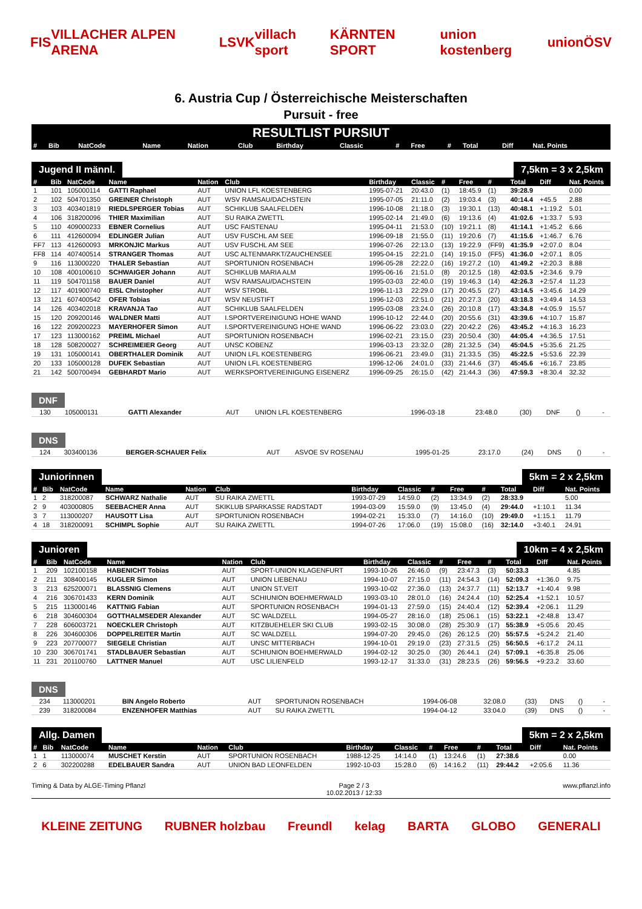FIS VILLACHER ALPEN ARENA LSVK villach sport KÄRNTEN SPORT union kostenberg union ÖSV
6. Austria Cup / Österreichische Meisterschaften
Pursuit - free
RESULTLIST PURSIUT
| # | Bib | NatCode | Name | Nation | Club | Birthday | Classic | # | Free | # | Total | Diff | Nat. Points |
| --- | --- | --- | --- | --- | --- | --- | --- | --- | --- | --- | --- | --- | --- |
Jugend II männl. 7,5km = 3 x 2,5km
| # | Bib | NatCode | Name | Nation | Club | Birthday | Classic | # | Free | # | Total | Diff | Nat. Points |
| --- | --- | --- | --- | --- | --- | --- | --- | --- | --- | --- | --- | --- | --- |
| 1 | 101 | 105000114 | GATTI Raphael | AUT | UNION LFL KOESTENBERG | 1995-07-21 | 20:43.0 | (1) | 18:45.9 | (1) | 39:28.9 | | 0.00 |
| 2 | 102 | 504701350 | GREINER Christoph | AUT | WSV RAMSAU/DACHSTEIN | 1995-07-05 | 21:11.0 | (2) | 19:03.4 | (3) | 40:14.4 | +45.5 | 2.88 |
| 3 | 103 | 403401819 | RIEDLSPERGER Tobias | AUT | SCHIKLUB SAALFELDEN | 1996-10-08 | 21:18.0 | (3) | 19:30.1 | (13) | 40:48.1 | +1:19.2 | 5.01 |
| 4 | 106 | 318200096 | THIER Maximilian | AUT | SU RAIKA ZWETTL | 1995-02-14 | 21:49.0 | (6) | 19:13.6 | (4) | 41:02.6 | +1:33.7 | 5.93 |
| 5 | 110 | 409000233 | EBNER Cornelius | AUT | USC FAISTENAU | 1995-04-11 | 21:53.0 | (10) | 19:21.1 | (8) | 41:14.1 | +1:45.2 | 6.66 |
| 6 | 111 | 412600094 | EDLINGER Julian | AUT | USV FUSCHL AM SEE | 1996-09-18 | 21:55.0 | (11) | 19:20.6 | (7) | 41:15.6 | +1:46.7 | 6.76 |
| FF7 | 113 | 412600093 | MRKONJIC Markus | AUT | USV FUSCHL AM SEE | 1996-07-26 | 22:13.0 | (13) | 19:22.9 | (FF9) | 41:35.9 | +2:07.0 | 8.04 |
| FF8 | 114 | 407400514 | STRANGER Thomas | AUT | USC ALTENMARKT/ZAUCHENSEE | 1995-04-15 | 22:21.0 | (14) | 19:15.0 | (FF5) | 41:36.0 | +2:07.1 | 8.05 |
| 9 | 116 | 113000220 | THALER Sebastian | AUT | SPORTUNION ROSENBACH | 1996-05-28 | 22:22.0 | (16) | 19:27.2 | (10) | 41:49.2 | +2:20.3 | 8.88 |
| 10 | 108 | 400100610 | SCHWAIGER Johann | AUT | SCHIKLUB MARIA ALM | 1995-06-16 | 21:51.0 | (8) | 20:12.5 | (18) | 42:03.5 | +2:34.6 | 9.79 |
| 11 | 119 | 504701158 | BAUER Daniel | AUT | WSV RAMSAU/DACHSTEIN | 1995-03-03 | 22:40.0 | (19) | 19:46.3 | (14) | 42:26.3 | +2:57.4 | 11.23 |
| 12 | 117 | 401900740 | EISL Christopher | AUT | WSV STROBL | 1996-11-13 | 22:29.0 | (17) | 20:45.5 | (27) | 43:14.5 | +3:45.6 | 14.29 |
| 13 | 121 | 607400542 | OFER Tobias | AUT | WSV NEUSTIFT | 1996-12-03 | 22:51.0 | (21) | 20:27.3 | (20) | 43:18.3 | +3:49.4 | 14.53 |
| 14 | 126 | 403402018 | KRAVANJA Tao | AUT | SCHIKLUB SAALFELDEN | 1995-03-08 | 23:24.0 | (26) | 20:10.8 | (17) | 43:34.8 | +4:05.9 | 15.57 |
| 15 | 120 | 209200146 | WALDNER Matti | AUT | I.SPORTVEREINIGUNG HOHE WAND | 1996-10-12 | 22:44.0 | (20) | 20:55.6 | (31) | 43:39.6 | +4:10.7 | 15.87 |
| 16 | 122 | 209200223 | MAYERHOFER Simon | AUT | I.SPORTVEREINIGUNG HOHE WAND | 1996-06-22 | 23:03.0 | (22) | 20:42.2 | (26) | 43:45.2 | +4:16.3 | 16.23 |
| 17 | 123 | 113000162 | PREIML Michael | AUT | SPORTUNION ROSENBACH | 1996-02-21 | 23:15.0 | (23) | 20:50.4 | (30) | 44:05.4 | +4:36.5 | 17.51 |
| 18 | 128 | 508200027 | SCHREIMEIER Georg | AUT | UNSC KOBENZ | 1996-03-13 | 23:32.0 | (28) | 21:32.5 | (34) | 45:04.5 | +5:35.6 | 21.25 |
| 19 | 131 | 105000141 | OBERTHALER Dominik | AUT | UNION LFL KOESTENBERG | 1996-06-21 | 23:49.0 | (31) | 21:33.5 | (35) | 45:22.5 | +5:53.6 | 22.39 |
| 20 | 133 | 105000128 | DUFEK Sebastian | AUT | UNION LFL KOESTENBERG | 1996-12-06 | 24:01.0 | (33) | 21:44.6 | (37) | 45:45.6 | +6:16.7 | 23.85 |
| 21 | 142 | 500700494 | GEBHARDT Mario | AUT | WERKSPORTVEREINIGUNG EISENERZ | 1996-09-25 | 26:15.0 | (42) | 21:44.3 | (36) | 47:59.3 | +8:30.4 | 32.32 |
DNF
| | 130 | 105000131 | GATTI Alexander | AUT | UNION LFL KOESTENBERG | 1996-03-18 | 23:48.0 | (30) | DNF | () | | | - |
DNS
| | 124 | 303400136 | BERGER-SCHAUER Felix | AUT | ASVOE SV ROSENAU | 1995-01-25 | 23:17.0 | (24) | DNS | () | | | - |
Juniorinnen 5km = 2 x 2,5km
| # | Bib | NatCode | Name | Nation | Club | Birthday | Classic | # | Free | # | Total | Diff | Nat. Points |
| --- | --- | --- | --- | --- | --- | --- | --- | --- | --- | --- | --- | --- | --- |
| 1 | 2 | 318200087 | SCHWARZ Nathalie | AUT | SU RAIKA ZWETTL | 1993-07-29 | 14:59.0 | (2) | 13:34.9 | (2) | 28:33.9 | | 5.00 |
| 2 | 9 | 403000805 | SEEBACHER Anna | AUT | SKIKLUB SPARKASSE RADSTADT | 1994-03-09 | 15:59.0 | (9) | 13:45.0 | (4) | 29:44.0 | +1:10.1 | 11.34 |
| 3 | 7 | 113000207 | HAUSOTT Lisa | AUT | SPORTUNION ROSENBACH | 1994-02-21 | 15:33.0 | (7) | 14:16.0 | (10) | 29:49.0 | +1:15.1 | 11.79 |
| 4 | 18 | 318200091 | SCHIMPL Sophie | AUT | SU RAIKA ZWETTL | 1994-07-26 | 17:06.0 | (19) | 15:08.0 | (16) | 32:14.0 | +3:40.1 | 24.91 |
Junioren 10km = 4 x 2,5km
| # | Bib | NatCode | Name | Nation | Club | Birthday | Classic | # | Free | # | Total | Diff | Nat. Points |
| --- | --- | --- | --- | --- | --- | --- | --- | --- | --- | --- | --- | --- | --- |
| 1 | 209 | 102100158 | HABENICHT Tobias | AUT | SPORT-UNION KLAGENFURT | 1993-10-26 | 26:46.0 | (9) | 23:47.3 | (3) | 50:33.3 | | 4.85 |
| 2 | 211 | 308400145 | KUGLER Simon | AUT | UNION LIEBENAU | 1994-10-07 | 27:15.0 | (11) | 24:54.3 | (14) | 52:09.3 | +1:36.0 | 9.75 |
| 3 | 213 | 625200071 | BLASSNIG Clemens | AUT | UNION ST.VEIT | 1993-10-02 | 27:36.0 | (13) | 24:37.7 | (11) | 52:13.7 | +1:40.4 | 9.98 |
| 4 | 216 | 306701433 | KERN Dominik | AUT | SCHIUNION BOEHMERWALD | 1993-03-10 | 28:01.0 | (16) | 24:24.4 | (10) | 52:25.4 | +1:52.1 | 10.57 |
| 5 | 215 | 113000146 | KATTNIG Fabian | AUT | SPORTUNION ROSENBACH | 1994-01-13 | 27:59.0 | (15) | 24:40.4 | (12) | 52:39.4 | +2:06.1 | 11.29 |
| 6 | 218 | 304600304 | GOTTHALMSEDER Alexander | AUT | SC WALDZELL | 1994-05-27 | 28:16.0 | (18) | 25:06.1 | (15) | 53:22.1 | +2:48.8 | 13.47 |
| 7 | 228 | 606003721 | NOECKLER Christoph | AUT | KITZBUEHELER SKI CLUB | 1993-02-15 | 30:08.0 | (28) | 25:30.9 | (17) | 55:38.9 | +5:05.6 | 20.45 |
| 8 | 226 | 304600306 | DOPPELREITER Martin | AUT | SC WALDZELL | 1994-07-20 | 29:45.0 | (26) | 26:12.5 | (20) | 55:57.5 | +5:24.2 | 21.40 |
| 9 | 223 | 207700077 | SIEGELE Christian | AUT | UNSC MITTERBACH | 1994-10-01 | 29:19.0 | (23) | 27:31.5 | (25) | 56:50.5 | +6:17.2 | 24.11 |
| 10 | 230 | 306701741 | STADLBAUER Sebastian | AUT | SCHIUNION BOEHMERWALD | 1994-02-12 | 30:25.0 | (30) | 26:44.1 | (24) | 57:09.1 | +6:35.8 | 25.06 |
| 11 | 231 | 201100760 | LATTNER Manuel | AUT | USC LILIENFELD | 1993-12-17 | 31:33.0 | (31) | 28:23.5 | (26) | 59:56.5 | +9:23.2 | 33.60 |
DNS
| | 234 | 113000201 | BIN Angelo Roberto | AUT | SPORTUNION ROSENBACH | 1994-06-08 | 32:08.0 | (33) | DNS | () | | | - |
| | 239 | 318200084 | ENZENHOFER Matthias | AUT | SU RAIKA ZWETTL | 1994-04-12 | 33:04.0 | (39) | DNS | () | | | - |
Allg. Damen 5km = 2 x 2,5km
| # | Bib | NatCode | Name | Nation | Club | Birthday | Classic | # | Free | # | Total | Diff | Nat. Points |
| --- | --- | --- | --- | --- | --- | --- | --- | --- | --- | --- | --- | --- | --- |
| 1 | 1 | 113000074 | MUSCHET Kerstin | AUT | SPORTUNION ROSENBACH | 1988-12-25 | 14:14.0 | (1) | 13:24.6 | (1) | 27:38.6 | | 0.00 |
| 2 | 6 | 302200288 | EDELBAUER Sandra | AUT | UNION BAD LEONFELDEN | 1992-10-03 | 15:28.0 | (6) | 14:16.2 | (11) | 29:44.2 | +2:05.6 | 11.36 |
Timing & Data by ALGE-Timing Pflanzl Page 2 / 3
10.02.2013 / 12:33 www.pflanzl.info
KLEINE ZEITUNG RUBNER holzbau Freundl kelag BARTA GLOBO GENERALI